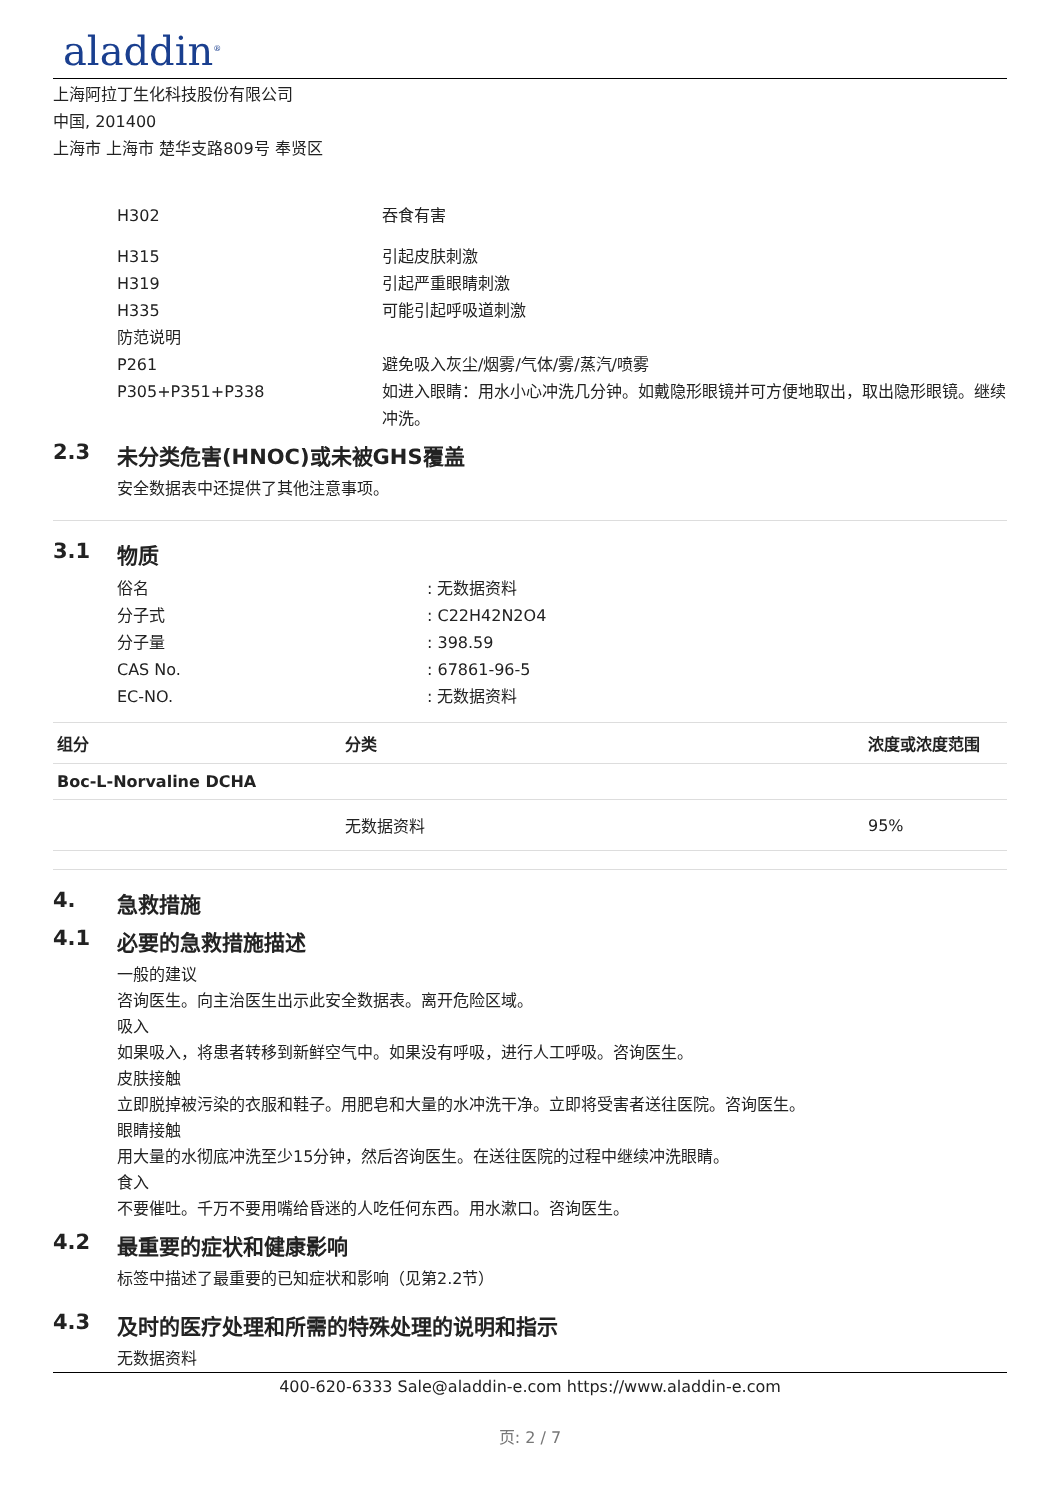aladdin<sup>®</sup>
上海阿拉丁生化科技股份有限公司
中国, 201400
上海市 上海市 楚华支路809号 奉贤区
H302 吞食有害
H315 引起皮肤刺激
H319 引起严重眼睛刺激
H335 可能引起呼吸道刺激
防范说明
P261 避免吸入灰尘/烟雾/气体/雾/蒸汽/喷雾
P305+P351+P338 如进入眼睛：用水小心冲洗几分钟。如戴隐形眼镜并可方便地取出，取出隐形眼镜。继续冲洗。
2.3 未分类危害(HNOC)或未被GHS覆盖
安全数据表中还提供了其他注意事项。
3.1 物质
俗名 : 无数据资料
分子式 : C22H42N2O4
分子量 : 398.59
CAS No. : 67861-96-5
EC-NO. : 无数据资料
| 组分 | 分类 | 浓度或浓度范围 |
| --- | --- | --- |
| Boc-L-Norvaline DCHA | | |
| | 无数据资料 | 95% |
4. 急救措施
4.1 必要的急救措施描述
一般的建议
咨询医生。向主治医生出示此安全数据表。离开危险区域。
吸入
如果吸入，将患者转移到新鲜空气中。如果没有呼吸，进行人工呼吸。咨询医生。
皮肤接触
立即脱掉被污染的衣服和鞋子。用肥皂和大量的水冲洗干净。立即将受害者送往医院。咨询医生。
眼睛接触
用大量的水彻底冲洗至少15分钟，然后咨询医生。在送往医院的过程中继续冲洗眼睛。
食入
不要催吐。千万不要用嘴给昏迷的人吃任何东西。用水漱口。咨询医生。
4.2 最重要的症状和健康影响
标签中描述了最重要的已知症状和影响（见第2.2节）
4.3 及时的医疗处理和所需的特殊处理的说明和指示
无数据资料
400-620-6333 Sale@aladdin-e.com https://www.aladdin-e.com
页: 2 / 7